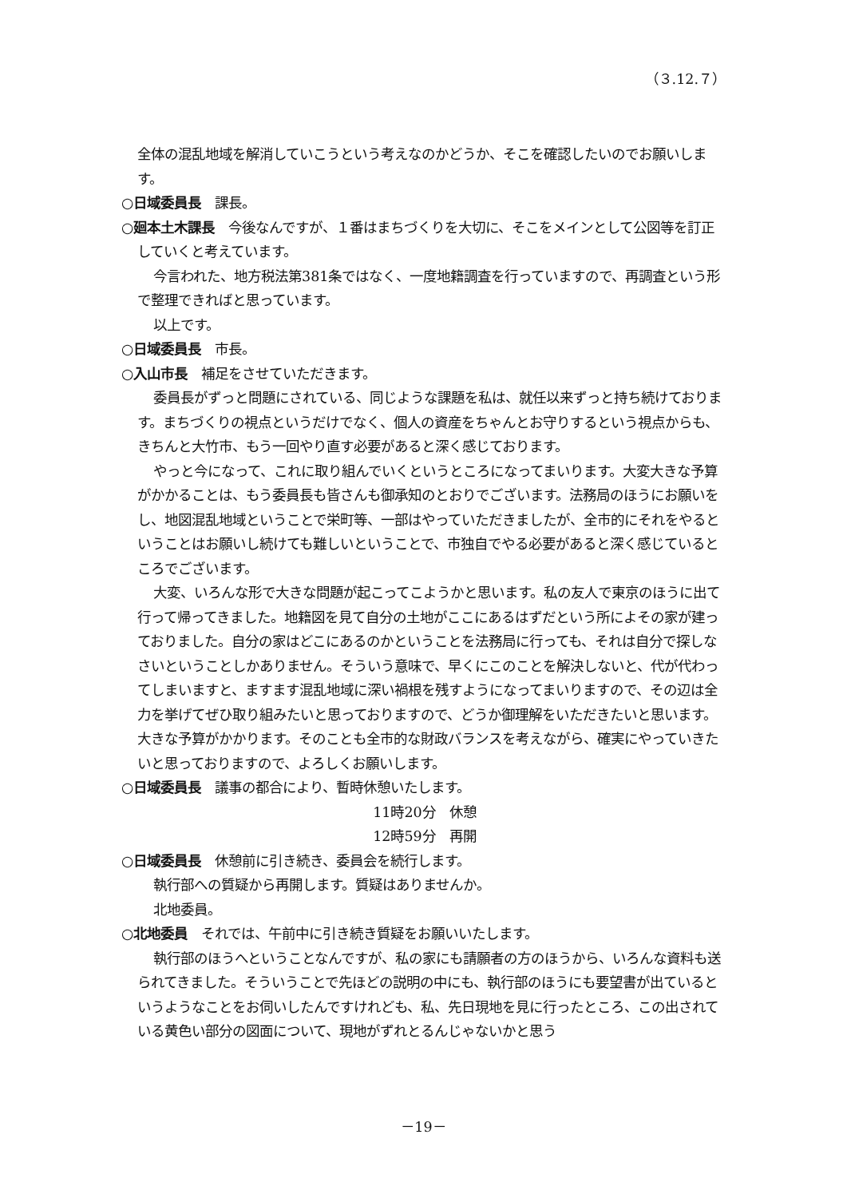（３.12.７）
全体の混乱地域を解消していこうという考えなのかどうか、そこを確認したいのでお願いします。
○日域委員長　課長。
○廻本土木課長　今後なんですが、１番はまちづくりを大切に、そこをメインとして公図等を訂正していくと考えています。
今言われた、地方税法第381条ではなく、一度地籍調査を行っていますので、再調査という形で整理できればと思っています。
以上です。
○日域委員長　市長。
○入山市長　補足をさせていただきます。
委員長がずっと問題にされている、同じような課題を私は、就任以来ずっと持ち続けております。まちづくりの視点というだけでなく、個人の資産をちゃんとお守りするという視点からも、きちんと大竹市、もう一回やり直す必要があると深く感じております。
やっと今になって、これに取り組んでいくというところになってまいります。大変大きな予算がかかることは、もう委員長も皆さんも御承知のとおりでございます。法務局のほうにお願いをし、地図混乱地域ということで栄町等、一部はやっていただきましたが、全市的にそれをやるということはお願いし続けても難しいということで、市独自でやる必要があると深く感じているところでございます。
大変、いろんな形で大きな問題が起こってこようかと思います。私の友人で東京のほうに出て行って帰ってきました。地籍図を見て自分の土地がここにあるはずだという所によその家が建っておりました。自分の家はどこにあるのかということを法務局に行っても、それは自分で探しなさいということしかありません。そういう意味で、早くにこのことを解決しないと、代が代わってしまいますと、ますます混乱地域に深い禍根を残すようになってまいりますので、その辺は全力を挙げてぜひ取り組みたいと思っておりますので、どうか御理解をいただきたいと思います。大きな予算がかかります。そのことも全市的な財政バランスを考えながら、確実にやっていきたいと思っておりますので、よろしくお願いします。
○日域委員長　議事の都合により、暫時休憩いたします。
11時20分　休憩
12時59分　再開
○日域委員長　休憩前に引き続き、委員会を続行します。
執行部への質疑から再開します。質疑はありませんか。
北地委員。
○北地委員　それでは、午前中に引き続き質疑をお願いいたします。
執行部のほうへということなんですが、私の家にも請願者の方のほうから、いろんな資料も送られてきました。そういうことで先ほどの説明の中にも、執行部のほうにも要望書が出ているというようなことをお伺いしたんですけれども、私、先日現地を見に行ったところ、この出されている黄色い部分の図面について、現地がずれとるんじゃないかと思う
－19－